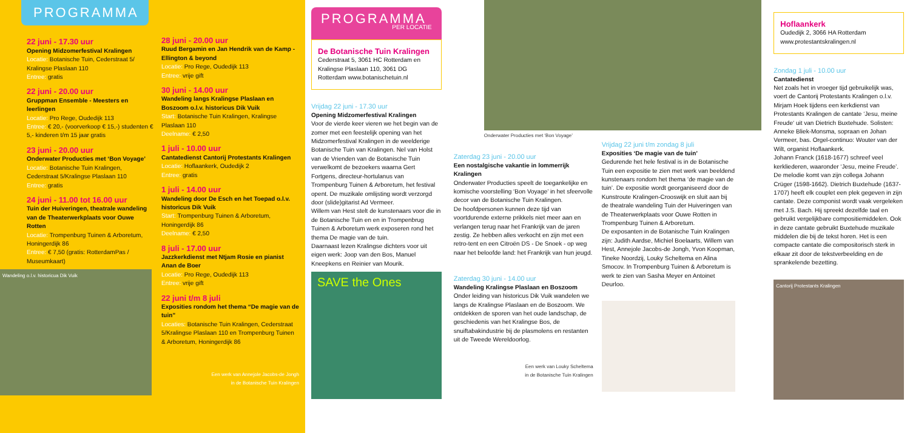PROGRAMMA
22 juni - 17.30 uur
Opening Midzomerfestival Kralingen
Locatie: Botanische Tuin, Cederstraat 5/ Kralingse Plaslaan 110
Entree: gratis
22 juni - 20.00 uur
Gruppman Ensemble - Meesters en leerlingen
Locatie: Pro Rege, Oudedijk 113
Entree: € 20,- (voorverkoop € 15,-) studenten € 5,- kinderen t/m 15 jaar gratis
23 juni - 20.00 uur
Onderwater Producties met ‘Bon Voyage’
Locatie: Botanische Tuin Kralingen, Cederstraat 5/Kralingse Plaslaan 110
Entree: gratis
24 juni - 11.00 tot 16.00 uur
Tuin der Huiveringen, theatrale wandeling van de Theaterwerkplaats voor Ouwe Rotten
Locatie: Trompenburg Tuinen & Arboretum, Honingerdijk 86
Entree: € 7,50 (gratis: RotterdamPas / Museumkaart)
Wandeling o.l.v. historicua Dik Vuik
28 juni - 20.00 uur
Ruud Bergamin en Jan Hendrik van de Kamp - Ellington & beyond
Locatie: Pro Rege, Oudedijk 113
Entree: vrije gift
30 juni - 14.00 uur
Wandeling langs Kralingse Plaslaan en Boszoom o.l.v. historicus Dik Vuik
Start: Botanische Tuin Kralingen, Kralingse Plaslaan 110
Deelname: € 2,50
1 juli - 10.00 uur
Cantatedienst Cantorij Protestants Kralingen
Locatie: Hoflaankerk, Oudedijk 2
Entree: gratis
1 juli - 14.00 uur
Wandeling door De Esch en het Toepad o.l.v. historicus Dik Vuik
Start: Trompenburg Tuinen & Arboretum, Honingerdijk 86
Deelname: € 2,50
8 juli - 17.00 uur
Jazzkerkdienst met Ntjam Rosie en pianist Anan de Boer
Locatie: Pro Rege, Oudedijk 113
Entree: vrije gift
22 juni t/m 8 juli
Exposities rondom het thema “De magie van de tuin”
Locaties: Botanische Tuin Kralingen, Cederstraat 5/Kralingse Plaslaan 110 en Trompenburg Tuinen & Arboretum, Honingerdijk 86
Een werk van Annejole Jacobs-de Jongh
in de Botanische Tuin Kralingen
PROGRAMMA
PER LOCATIE
De Botanische Tuin Kralingen
Cederstraat 5, 3061 HC Rotterdam en Kralingse Plaslaan 110, 3061 DG Rotterdam www.botanischetuin.nl
Vrijdag 22 juni - 17.30 uur
Opening Midzomerfestival Kralingen
Voor de vierde keer vieren we het begin van de zomer met een feestelijk opening van het Midzomerfestival Kralingen in de weelderige Botanische Tuin van Kralingen. Nel van Holst van de Vrienden van de Botanische Tuin verwelkomt de bezoekers waarna Gert Fortgens, directeur-hortulanus van Trompenburg Tuinen & Arboretum, het festival opent. De muzikale omlijsting wordt verzorgd door (slide)gitarist Ad Vermeer.
Willem van Hest stelt de kunstenaars voor die in de Botanische Tuin en en in Trompenbrug Tuinen & Arboretum werk exposeren rond het thema De magie van de tuin.
Daarnaast lezen Kralingse dichters voor uit eigen werk: Joop van den Bos, Manuel Kneepkens en Reinier van Mourik.
SAVE the Ones
Onderwater Producties met ‘Bon Voyage’
Zaterdag 23 juni - 20.00 uur
Een nostalgische vakantie in lommerrijk Kralingen
Onderwater Producties speelt de toegankelijke en komische voorstelling ‘Bon Voyage’ in het sfeervolle decor van de Botanische Tuin Kralingen.
De hoofdpersonen kunnen deze tijd van voortdurende externe prikkels niet meer aan en verlangen terug naar het Frankrijk van de jaren zestig. Ze hebben alles verkocht en zijn met een retro-tent en een Citroën DS - De Snoek - op weg naar het beloofde land: het Frankrijk van hun jeugd.
Zaterdag 30 juni - 14.00 uur
Wandeling Kralingse Plaslaan en Boszoom
Onder leiding van historicus Dik Vuik wandelen we langs de Kralingse Plaslaan en de Boszoom. We ontdekken de sporen van het oude landschap, de geschiedenis van het Kralingse Bos, de snuiftabakindustrie bij de plasmolens en restanten uit de Tweede Wereldoorlog.
Een werk van Louky Scheltema
in de Botanische Tuin Kralingen
Vrijdag 22 juni t/m zondag 8 juli
Exposities ‘De magie van de tuin’
Gedurende het hele festival is in de Botanische Tuin een expositie te zien met werk van beeldend kunstenaars rondom het thema ‘de magie van de tuin’. De expositie wordt georganiseerd door de Kunstroute Kralingen-Crooswijk en sluit aan bij de theatrale wandeling Tuin der Huiveringen van de Theaterwerkplaats voor Ouwe Rotten in Trompenburg Tuinen & Arboretum.
De exposanten in de Botanische Tuin Kralingen zijn: Judith Aardse, Michiel Boelaarts, Willem van Hest, Annejole Jacobs-de Jongh, Yvon Koopman, Tineke Noordzij, Louky Scheltema en Alina Smocov. In Trompenburg Tuinen & Arboretum is werk te zien van Sasha Meyer en Antoinet Deurloo.
Hoflaankerk
Oudedijk 2, 3066 HA Rotterdam www.protestantskralingen.nl
Zondag 1 juli - 10.00 uur
Cantatedienst
Net zoals het in vroeger tijd gebruikelijk was, voert de Cantorij Protestants Kralingen o.l.v. Mirjam Hoek tijdens een kerkdienst van Protestants Kralingen de cantate ‘Jesu, meine Freude‘ uit van Dietrich Buxtehude. Solisten: Anneke Bliek-Monsma, sopraan en Johan Vermeer, bas. Orgel-continuo: Wouter van der Wilt, organist Hoflaankerk.
Johann Franck (1618-1677) schreef veel kerkliederen, waaronder ‘Jesu, meine Freude’. De melodie komt van zijn collega Johann Crüger (1598-1662). Dietrich Buxtehude (1637-1707) heeft elk couplet een plek gegeven in zijn cantate. Deze componist wordt vaak vergeleken met J.S. Bach. Hij spreekt dezelfde taal en gebruikt vergelijkbare compositiemiddelen. Ook in deze cantate gebruikt Buxtehude muzikale middelen die bij de tekst horen. Het is een compacte cantate die compositorisch sterk in elkaar zit door de tekstverbeelding en de sprankelende bezetting.
Cantorij Protestants Kralingen